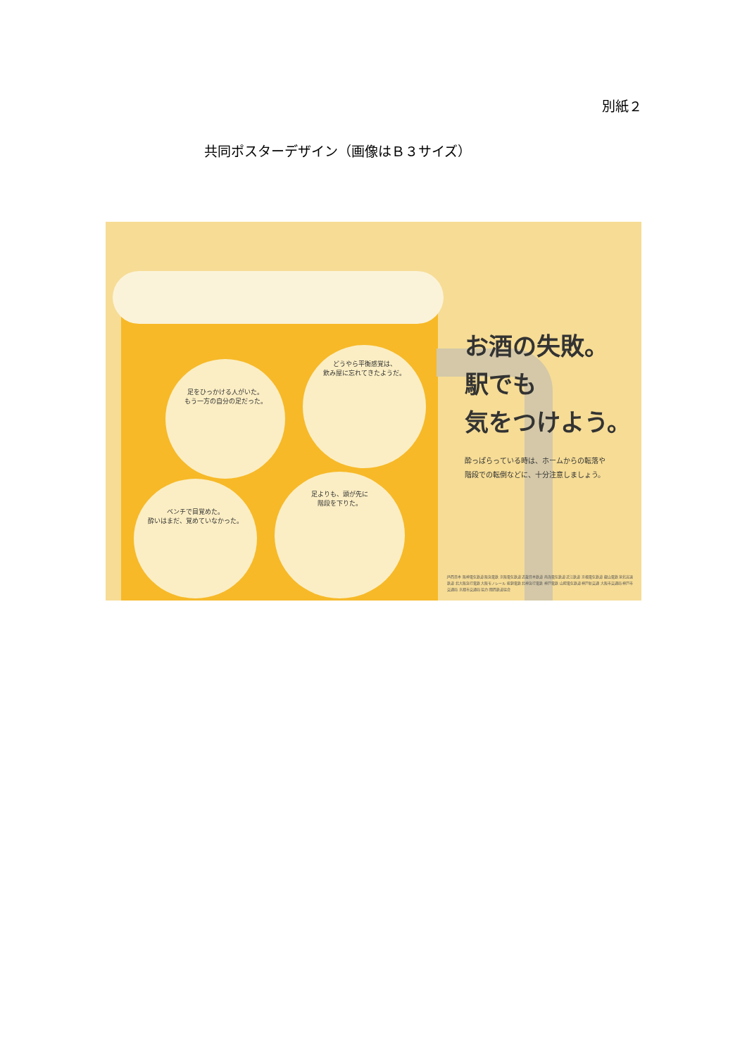別紙２
共同ポスターデザイン（画像はＢ３サイズ）
足をひっかける人がいた。
もう一方の自分の足だった。
どうやら平衡感覚は、
飲み屋に忘れてきたようだ。
ベンチで目覚めた。
酔いはまだ、覚めていなかった。
足よりも、頭が先に
階段を下りた。
お酒の失敗。
駅でも
気をつけよう。
酔っぱらっている時は、ホームからの転落や
階段での転倒などに、十分注意しましょう。
JR西日本 阪神電気鉄道 阪急電鉄 京阪電気鉄道 近畿日本鉄道 南海電気鉄道 近江鉄道 京福電気鉄道 叡山電鉄 泉北高速鉄道 北大阪急行電鉄 大阪モノレール 能勢電鉄 北神急行電鉄 神戸電鉄 山陽電気鉄道 神戸新交通 大阪市交通局 神戸市交通局 京都市交通局 協力:関西鉄道協会